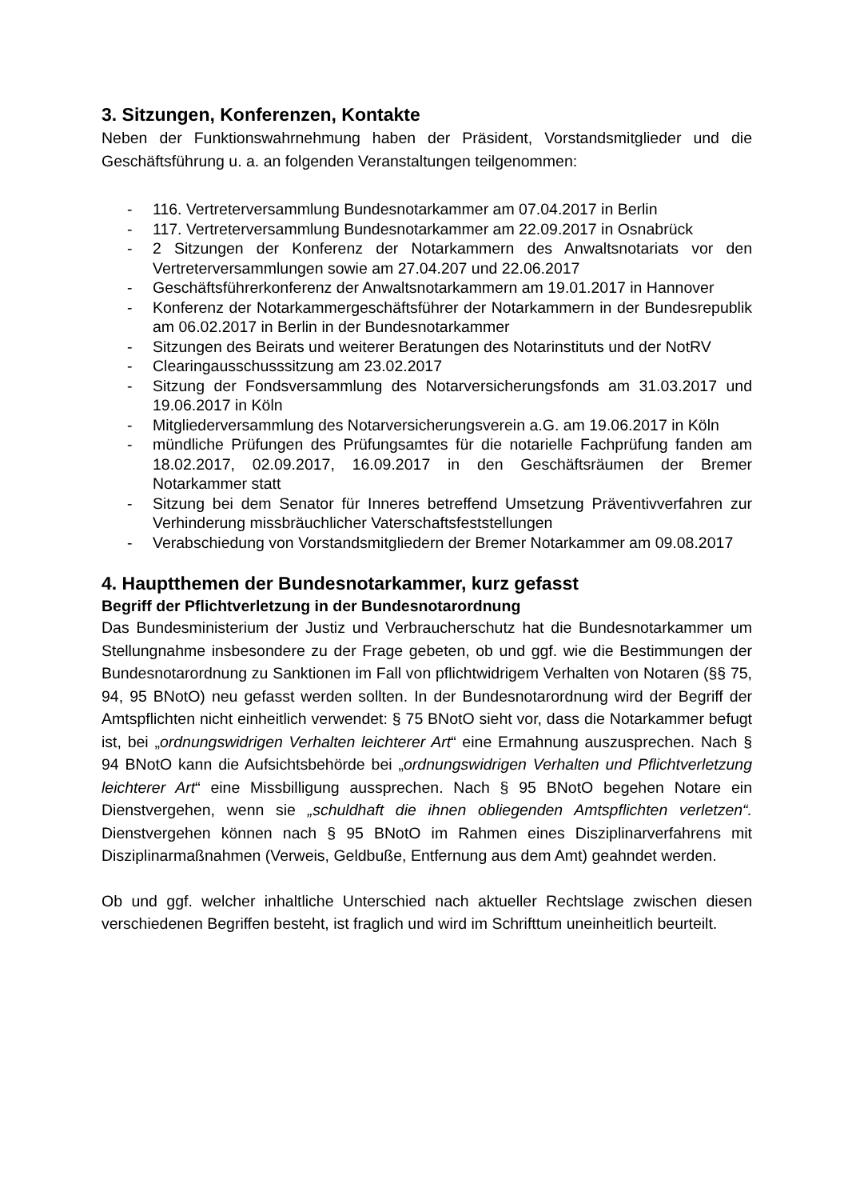3. Sitzungen, Konferenzen, Kontakte
Neben der Funktionswahrnehmung haben der Präsident, Vorstandsmitglieder und die Geschäftsführung u. a. an folgenden Veranstaltungen teilgenommen:
- 116. Vertreterversammlung Bundesnotarkammer am 07.04.2017 in Berlin
- 117. Vertreterversammlung Bundesnotarkammer am 22.09.2017 in Osnabrück
- 2 Sitzungen der Konferenz der Notarkammern des Anwaltsnotariats vor den Vertreterversammlungen sowie am 27.04.207 und 22.06.2017
- Geschäftsführerkonferenz der Anwaltsnotarkammern am 19.01.2017 in Hannover
- Konferenz der Notarkammergeschäftsführer der Notarkammern in der Bundesrepublik am 06.02.2017 in Berlin in der Bundesnotarkammer
- Sitzungen des Beirats und weiterer Beratungen des Notarinstituts und der NotRV
- Clearingausschusssitzung am 23.02.2017
- Sitzung der Fondsversammlung des Notarversicherungsfonds am 31.03.2017 und 19.06.2017 in Köln
- Mitgliederversammlung des Notarversicherungsverein a.G. am 19.06.2017 in Köln
- mündliche Prüfungen des Prüfungsamtes für die notarielle Fachprüfung fanden am 18.02.2017, 02.09.2017, 16.09.2017 in den Geschäftsräumen der Bremer Notarkammer statt
- Sitzung bei dem Senator für Inneres betreffend Umsetzung Präventivverfahren zur Verhinderung missbräuchlicher Vaterschaftsfeststellungen
- Verabschiedung von Vorstandsmitgliedern der Bremer Notarkammer am 09.08.2017
4. Hauptthemen der Bundesnotarkammer, kurz gefasst
Begriff der Pflichtverletzung in der Bundesnotarordnung
Das Bundesministerium der Justiz und Verbraucherschutz hat die Bundesnotarkammer um Stellungnahme insbesondere zu der Frage gebeten, ob und ggf. wie die Bestimmungen der Bundesnotarordnung zu Sanktionen im Fall von pflichtwidrigem Verhalten von Notaren (§§ 75, 94, 95 BNotO) neu gefasst werden sollten. In der Bundesnotarordnung wird der Begriff der Amtspflichten nicht einheitlich verwendet: § 75 BNotO sieht vor, dass die Notarkammer befugt ist, bei „ordnungswidrigen Verhalten leichterer Art“ eine Ermahnung auszusprechen. Nach § 94 BNotO kann die Aufsichtsbehörde bei „ordnungswidrigen Verhalten und Pflichtverletzung leichterer Art“ eine Missbilligung aussprechen. Nach § 95 BNotO begehen Notare ein Dienstvergehen, wenn sie „schuldhaft die ihnen obliegenden Amtspflichten verletzen“. Dienstvergehen können nach § 95 BNotO im Rahmen eines Disziplinarverfahrens mit Disziplinarmaßnahmen (Verweis, Geldbuße, Entfernung aus dem Amt) geahndet werden.
Ob und ggf. welcher inhaltliche Unterschied nach aktueller Rechtslage zwischen diesen verschiedenen Begriffen besteht, ist fraglich und wird im Schrifttum uneinheitlich beurteilt.